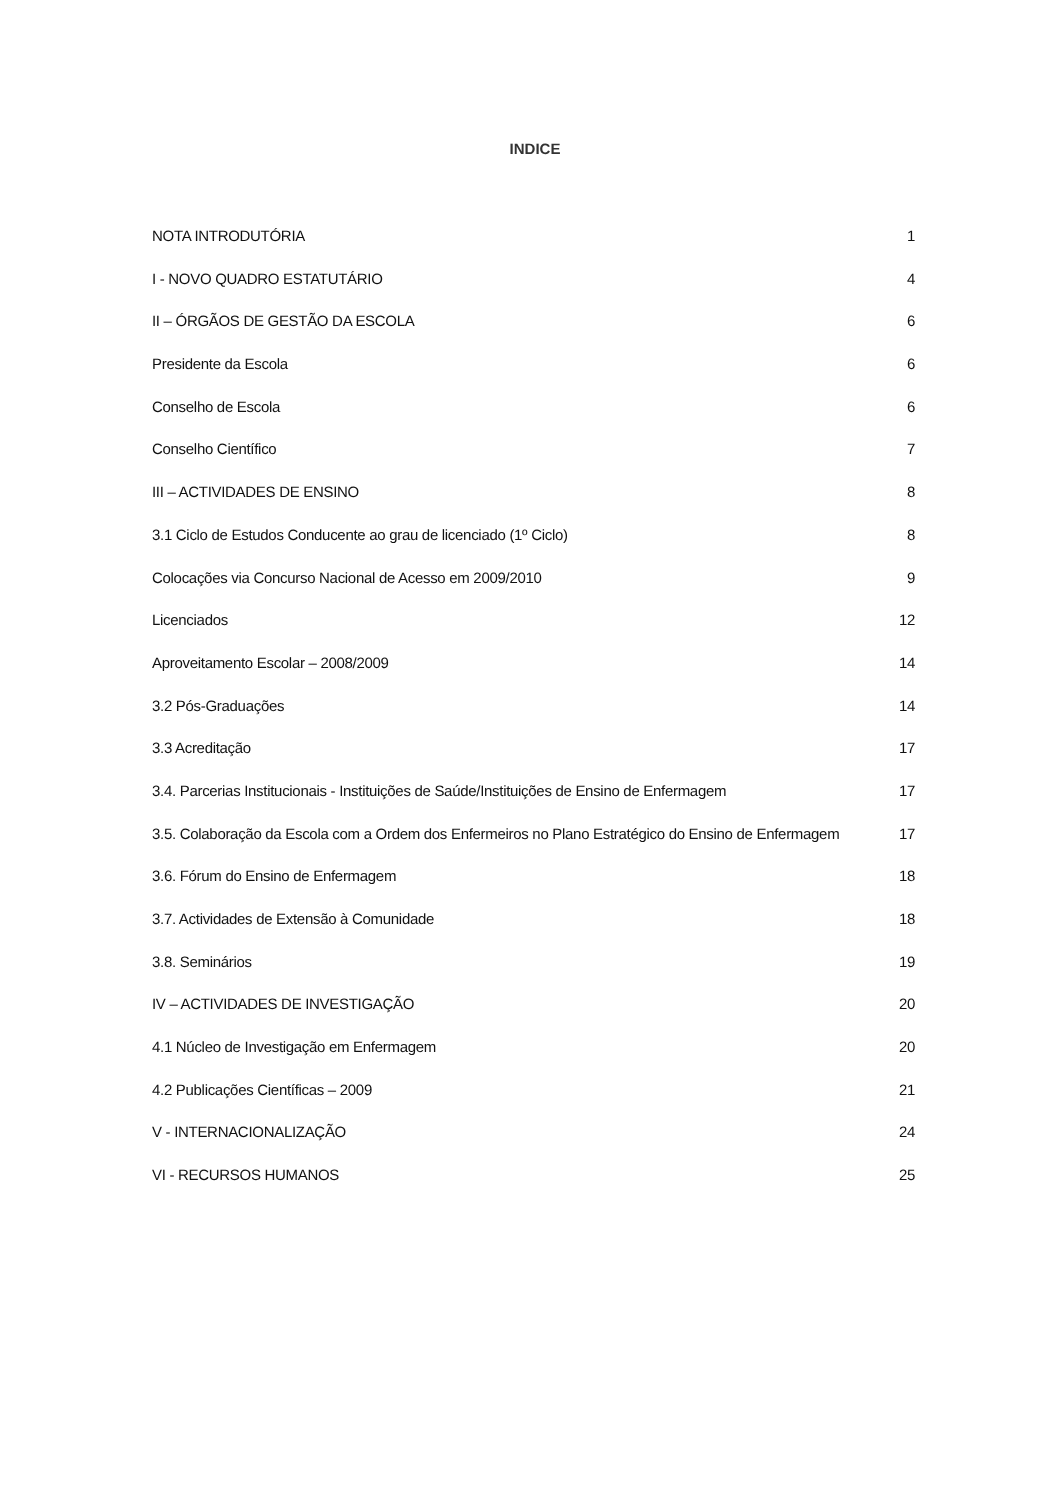INDICE
NOTA INTRODUTÓRIA 1
I - NOVO QUADRO ESTATUTÁRIO 4
II – ÓRGÃOS DE GESTÃO DA ESCOLA 6
Presidente da Escola 6
Conselho de Escola 6
Conselho Científico 7
III – ACTIVIDADES DE ENSINO 8
3.1 Ciclo de Estudos Conducente ao grau de licenciado (1º Ciclo) 8
Colocações via Concurso Nacional de Acesso em 2009/2010 9
Licenciados 12
Aproveitamento Escolar – 2008/2009 14
3.2 Pós-Graduações 14
3.3 Acreditação 17
3.4. Parcerias Institucionais - Instituições de Saúde/Instituições de Ensino de Enfermagem 17
3.5. Colaboração da Escola com a Ordem dos Enfermeiros no Plano Estratégico do Ensino de Enfermagem 17
3.6. Fórum do Ensino de Enfermagem 18
3.7. Actividades de Extensão à Comunidade 18
3.8. Seminários 19
IV – ACTIVIDADES DE INVESTIGAÇÃO 20
4.1 Núcleo de Investigação em Enfermagem 20
4.2 Publicações Científicas – 2009 21
V - INTERNACIONALIZAÇÃO 24
VI - RECURSOS HUMANOS 25